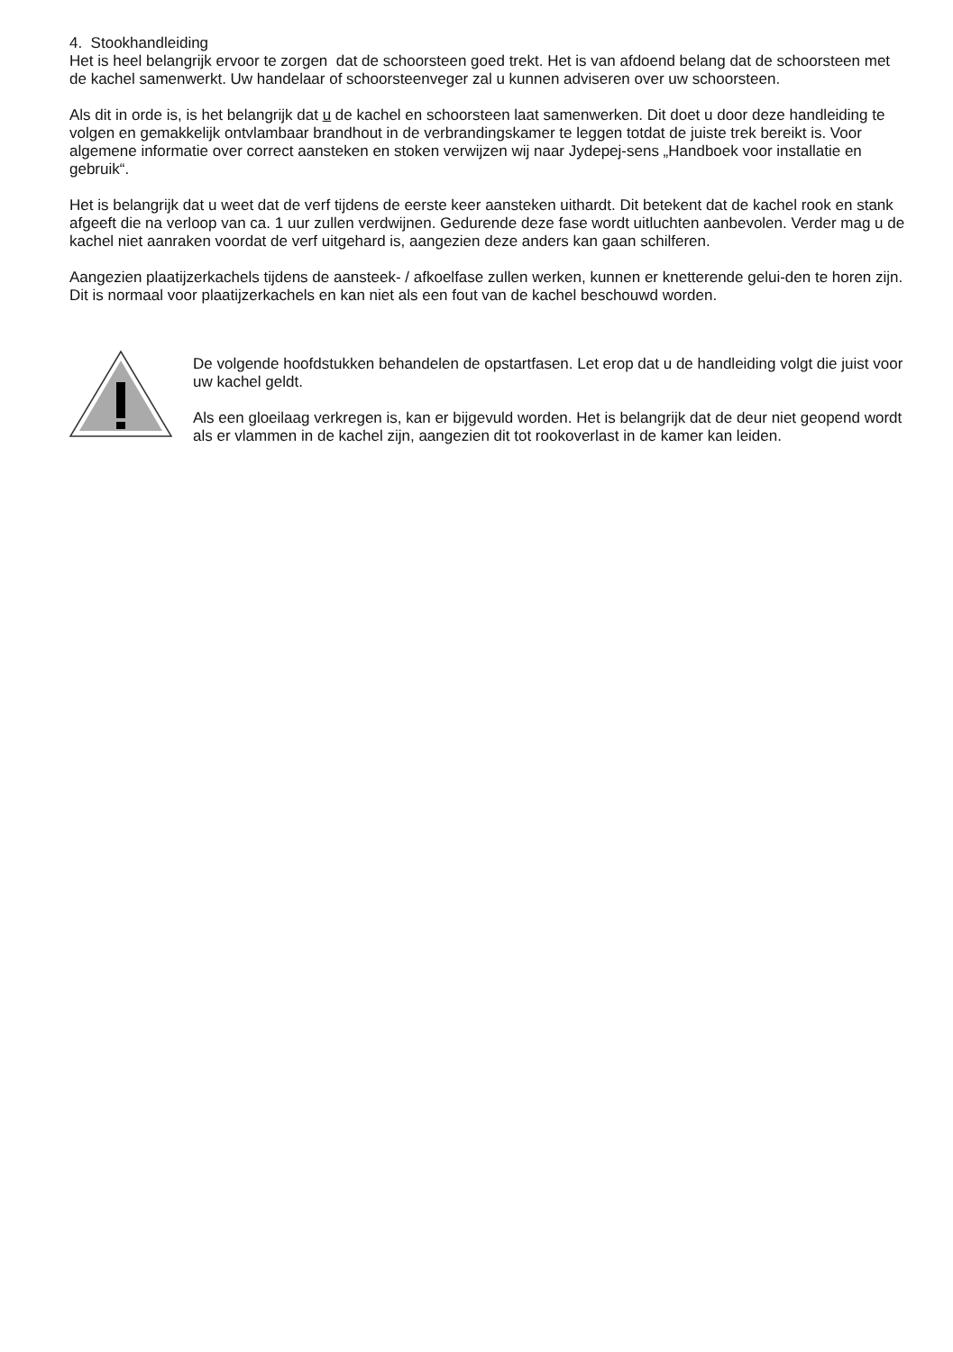4. Stookhandleiding
Het is heel belangrijk ervoor te zorgen dat de schoorsteen goed trekt. Het is van afdoend belang dat de schoorsteen met de kachel samenwerkt. Uw handelaar of schoorsteenveger zal u kunnen adviseren over uw schoorsteen.
Als dit in orde is, is het belangrijk dat u de kachel en schoorsteen laat samenwerken. Dit doet u door deze handleiding te volgen en gemakkelijk ontvlambaar brandhout in de verbrandingskamer te leggen totdat de juiste trek bereikt is. Voor algemene informatie over correct aansteken en stoken verwijzen wij naar Jydepej-sens „Handboek voor installatie en gebruik“.
Het is belangrijk dat u weet dat de verf tijdens de eerste keer aansteken uithardt. Dit betekent dat de kachel rook en stank afgeeft die na verloop van ca. 1 uur zullen verdwijnen. Gedurende deze fase wordt uitluchten aanbevolen. Verder mag u de kachel niet aanraken voordat de verf uitgehard is, aangezien deze anders kan gaan schilferen.
Aangezien plaatijzerkachels tijdens de aansteek- / afkoelfase zullen werken, kunnen er knetterende gelui-den te horen zijn. Dit is normaal voor plaatijzerkachels en kan niet als een fout van de kachel beschouwd worden.
De volgende hoofdstukken behandelen de opstartfasen. Let erop dat u de handleiding volgt die juist voor uw kachel geldt.
Als een gloeilaag verkregen is, kan er bijgevuld worden. Het is belangrijk dat de deur niet geopend wordt als er vlammen in de kachel zijn, aangezien dit tot rookoverlast in de kamer kan leiden.